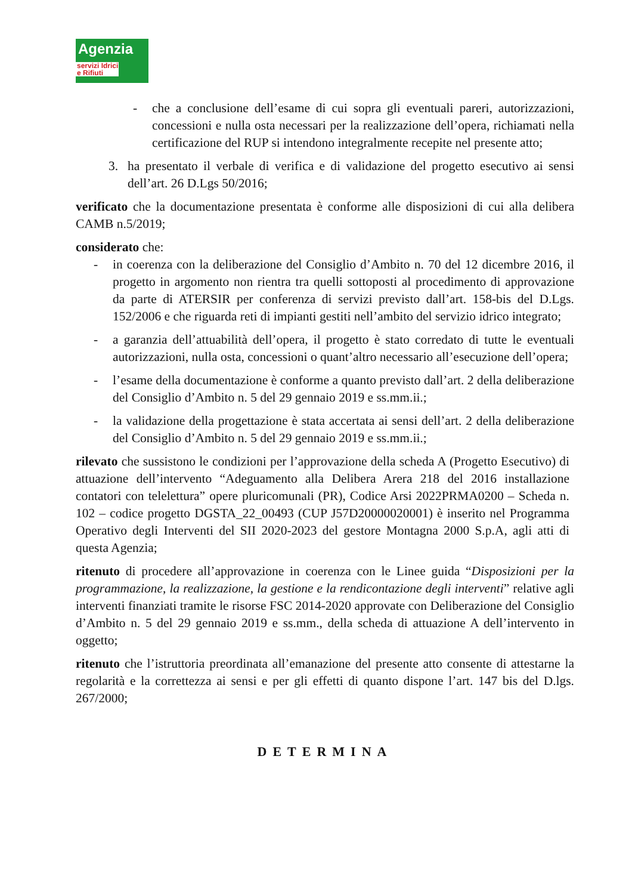Agenzia
servizi Idrici e Rifiuti
- che a conclusione dell’esame di cui sopra gli eventuali pareri, autorizzazioni, concessioni e nulla osta necessari per la realizzazione dell’opera, richiamati nella certificazione del RUP si intendono integralmente recepite nel presente atto;
3. ha presentato il verbale di verifica e di validazione del progetto esecutivo ai sensi dell’art. 26 D.Lgs 50/2016;
verificato che la documentazione presentata è conforme alle disposizioni di cui alla delibera CAMB n.5/2019;
considerato che:
- in coerenza con la deliberazione del Consiglio d’Ambito n. 70 del 12 dicembre 2016, il progetto in argomento non rientra tra quelli sottoposti al procedimento di approvazione da parte di ATERSIR per conferenza di servizi previsto dall’art. 158-bis del D.Lgs. 152/2006 e che riguarda reti di impianti gestiti nell’ambito del servizio idrico integrato;
- a garanzia dell’attuabilità dell’opera, il progetto è stato corredato di tutte le eventuali autorizzazioni, nulla osta, concessioni o quant’altro necessario all’esecuzione dell’opera;
- l’esame della documentazione è conforme a quanto previsto dall’art. 2 della deliberazione del Consiglio d’Ambito n. 5 del 29 gennaio 2019 e ss.mm.ii.;
- la validazione della progettazione è stata accertata ai sensi dell’art. 2 della deliberazione del Consiglio d’Ambito n. 5 del 29 gennaio 2019 e ss.mm.ii.;
rilevato che sussistono le condizioni per l’approvazione della scheda A (Progetto Esecutivo) di attuazione dell’intervento “Adeguamento alla Delibera Arera 218 del 2016 installazione contatori con telelettura” opere pluricomunali (PR), Codice Arsi 2022PRMA0200 – Scheda n. 102 – codice progetto DGSTA_22_00493 (CUP J57D20000020001) è inserito nel Programma Operativo degli Interventi del SII 2020-2023 del gestore Montagna 2000 S.p.A, agli atti di questa Agenzia;
ritenuto di procedere all’approvazione in coerenza con le Linee guida “Disposizioni per la programmazione, la realizzazione, la gestione e la rendicontazione degli interventi” relative agli interventi finanziati tramite le risorse FSC 2014-2020 approvate con Deliberazione del Consiglio d’Ambito n. 5 del 29 gennaio 2019 e ss.mm., della scheda di attuazione A dell’intervento in oggetto;
ritenuto che l’istruttoria preordinata all’emanazione del presente atto consente di attestarne la regolarità e la correttezza ai sensi e per gli effetti di quanto dispone l’art. 147 bis del D.lgs. 267/2000;
DETERMINA